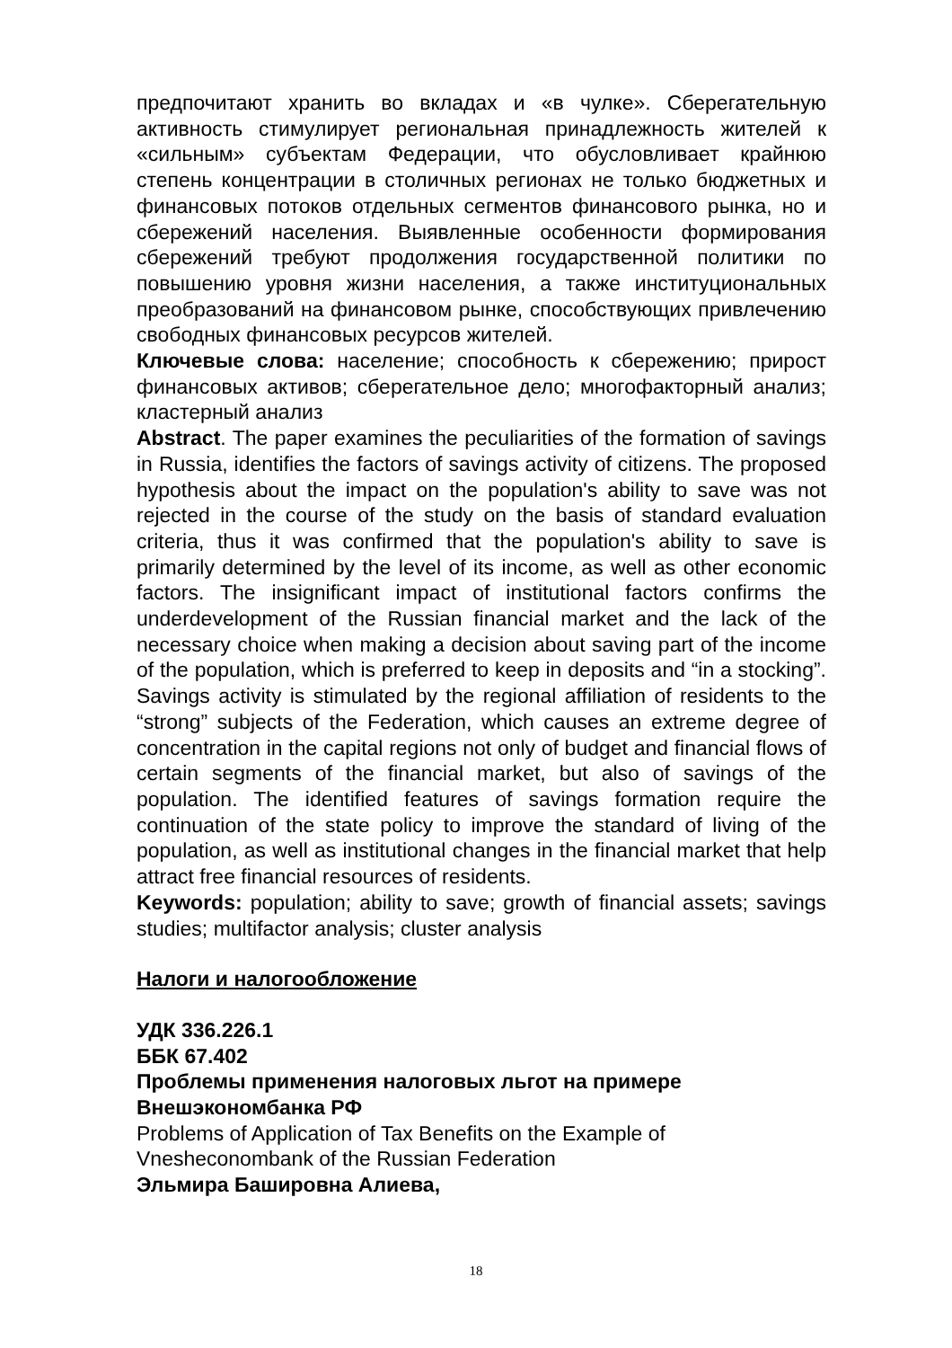предпочитают хранить во вкладах и «в чулке». Сберегательную активность стимулирует региональная принадлежность жителей к «сильным» субъектам Федерации, что обусловливает крайнюю степень концентрации в столичных регионах не только бюджетных и финансовых потоков отдельных сегментов финансового рынка, но и сбережений населения. Выявленные особенности формирования сбережений требуют продолжения государственной политики по повышению уровня жизни населения, а также институциональных преобразований на финансовом рынке, способствующих привлечению свободных финансовых ресурсов жителей.
Ключевые слова: население; способность к сбережению; прирост финансовых активов; сберегательное дело; многофакторный анализ; кластерный анализ
Abstract. The paper examines the peculiarities of the formation of savings in Russia, identifies the factors of savings activity of citizens. The proposed hypothesis about the impact on the population's ability to save was not rejected in the course of the study on the basis of standard evaluation criteria, thus it was confirmed that the population's ability to save is primarily determined by the level of its income, as well as other economic factors. The insignificant impact of institutional factors confirms the underdevelopment of the Russian financial market and the lack of the necessary choice when making a decision about saving part of the income of the population, which is preferred to keep in deposits and “in a stocking”. Savings activity is stimulated by the regional affiliation of residents to the “strong” subjects of the Federation, which causes an extreme degree of concentration in the capital regions not only of budget and financial flows of certain segments of the financial market, but also of savings of the population. The identified features of savings formation require the continuation of the state policy to improve the standard of living of the population, as well as institutional changes in the financial market that help attract free financial resources of residents.
Keywords: population; ability to save; growth of financial assets; savings studies; multifactor analysis; cluster analysis
Налоги и налогообложение
УДК 336.226.1
ББК 67.402
Проблемы применения налоговых льгот на примере Внешэкономбанка РФ
Problems of Application of Tax Benefits on the Example of Vnesheconombank of the Russian Federation
Эльмира Башировна Алиева,
18